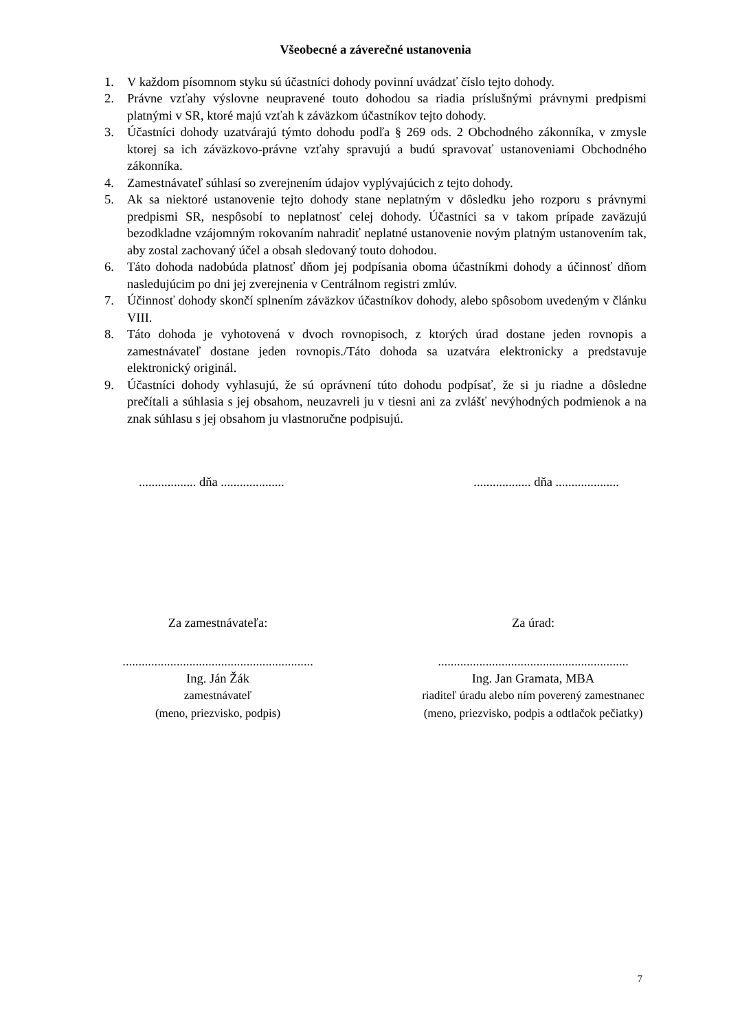Všeobecné a záverečné ustanovenia
1. V každom písomnom styku sú účastníci dohody povinní uvádzať číslo tejto dohody.
2. Právne vzťahy výslovne neupravené touto dohodou sa riadia príslušnými právnymi predpismi platnými v SR, ktoré majú vzťah k záväzkom účastníkov tejto dohody.
3. Účastníci dohody uzatvárajú týmto dohodu podľa § 269 ods. 2 Obchodného zákonníka, v zmysle ktorej sa ich záväzkovo-právne vzťahy spravujú a budú spravovať ustanoveniami Obchodného zákonníka.
4. Zamestnávateľ súhlasí so zverejnením údajov vyplývajúcich z tejto dohody.
5. Ak sa niektoré ustanovenie tejto dohody stane neplatným v dôsledku jeho rozporu s právnymi predpismi SR, nespôsobí to neplatnosť celej dohody. Účastníci sa v takom prípade zaväzujú bezodkladne vzájomným rokovaním nahradiť neplatné ustanovenie novým platným ustanovením tak, aby zostal zachovaný účel a obsah sledovaný touto dohodou.
6. Táto dohoda nadobúda platnosť dňom jej podpísania oboma účastníkmi dohody a účinnosť dňom nasledujúcim po dni jej zverejnenia v Centrálnom registri zmlúv.
7. Účinnosť dohody skončí splnením záväzkov účastníkov dohody, alebo spôsobom uvedeným v článku VIII.
8. Táto dohoda je vyhotovená v dvoch rovnopisoch, z ktorých úrad dostane jeden rovnopis a zamestnávateľ dostane jeden rovnopis./Táto dohoda sa uzatvára elektronicky a predstavuje elektronický originál.
9. Účastníci dohody vyhlasujú, že sú oprávnení túto dohodu podpísať, že si ju riadne a dôsledne prečítali a súhlasia s jej obsahom, neuzavreli ju v tiesni ani za zvlášť nevýhodných podmienok a na znak súhlasu s jej obsahom ju vlastnoručne podpisujú.
.................. dňa ...................................... dňa ....................
Za zamestnávateľa:
............................................................
Ing. Ján Žák
zamestnávateľ
(meno, priezvisko, podpis)
Za úrad:
............................................................
Ing. Jan Gramata, MBA
riaditeľ úradu alebo ním poverený zamestnanec
(meno, priezvisko, podpis a odtlačok pečiatky)
7